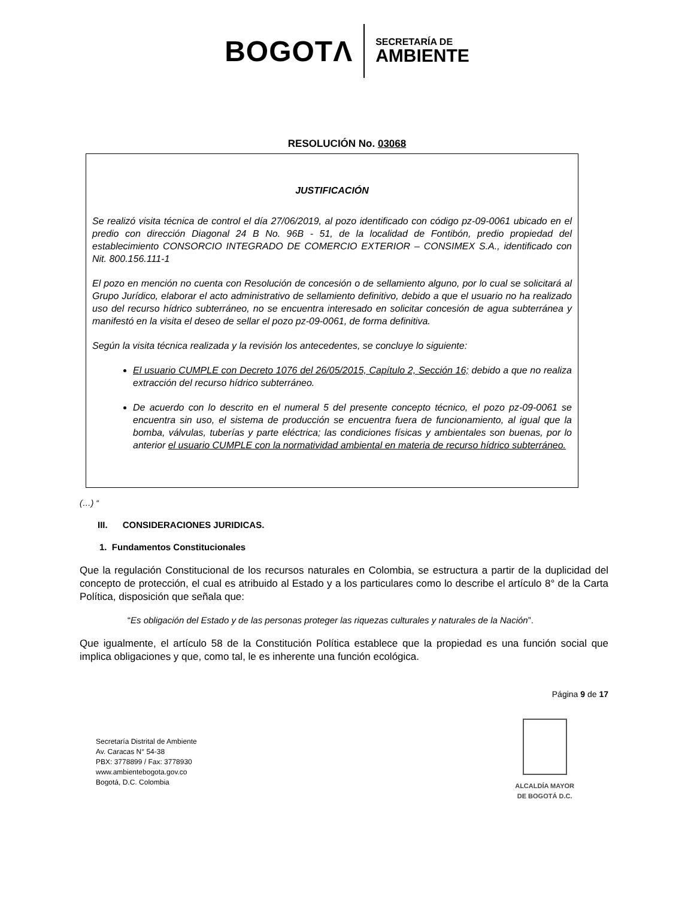BOGOTΛ SECRETARÍA DE
AMBIENTE
RESOLUCIÓN No. 03068
JUSTIFICACIÓN
Se realizó visita técnica de control el día 27/06/2019, al pozo identificado con código pz-09-0061 ubicado en el predio con dirección Diagonal 24 B No. 96B - 51, de la localidad de Fontibón, predio propiedad del establecimiento CONSORCIO INTEGRADO DE COMERCIO EXTERIOR – CONSIMEX S.A., identificado con Nit. 800.156.111-1
El pozo en mención no cuenta con Resolución de concesión o de sellamiento alguno, por lo cual se solicitará al Grupo Jurídico, elaborar el acto administrativo de sellamiento definitivo, debido a que el usuario no ha realizado uso del recurso hídrico subterráneo, no se encuentra interesado en solicitar concesión de agua subterránea y manifestó en la visita el deseo de sellar el pozo pz-09-0061, de forma definitiva.
Según la visita técnica realizada y la revisión los antecedentes, se concluye lo siguiente:
El usuario CUMPLE con Decreto 1076 del 26/05/2015, Capítulo 2, Sección 16; debido a que no realiza extracción del recurso hídrico subterráneo.
De acuerdo con lo descrito en el numeral 5 del presente concepto técnico, el pozo pz-09-0061 se encuentra sin uso, el sistema de producción se encuentra fuera de funcionamiento, al igual que la bomba, válvulas, tuberías y parte eléctrica; las condiciones físicas y ambientales son buenas, por lo anterior el usuario CUMPLE con la normatividad ambiental en materia de recurso hídrico subterráneo.
(…) “
III. CONSIDERACIONES JURIDICAS.
1. Fundamentos Constitucionales
Que la regulación Constitucional de los recursos naturales en Colombia, se estructura a partir de la duplicidad del concepto de protección, el cual es atribuido al Estado y a los particulares como lo describe el artículo 8° de la Carta Política, disposición que señala que:
“Es obligación del Estado y de las personas proteger las riquezas culturales y naturales de la Nación”.
Que igualmente, el artículo 58 de la Constitución Política establece que la propiedad es una función social que implica obligaciones y que, como tal, le es inherente una función ecológica.
Página 9 de 17
Secretaría Distrital de Ambiente
Av. Caracas N° 54-38
PBX: 3778899 / Fax: 3778930
www.ambientebogota.gov.co
Bogotá, D.C. Colombia
ALCALDÍA MAYOR
DE BOGOTÁ D.C.